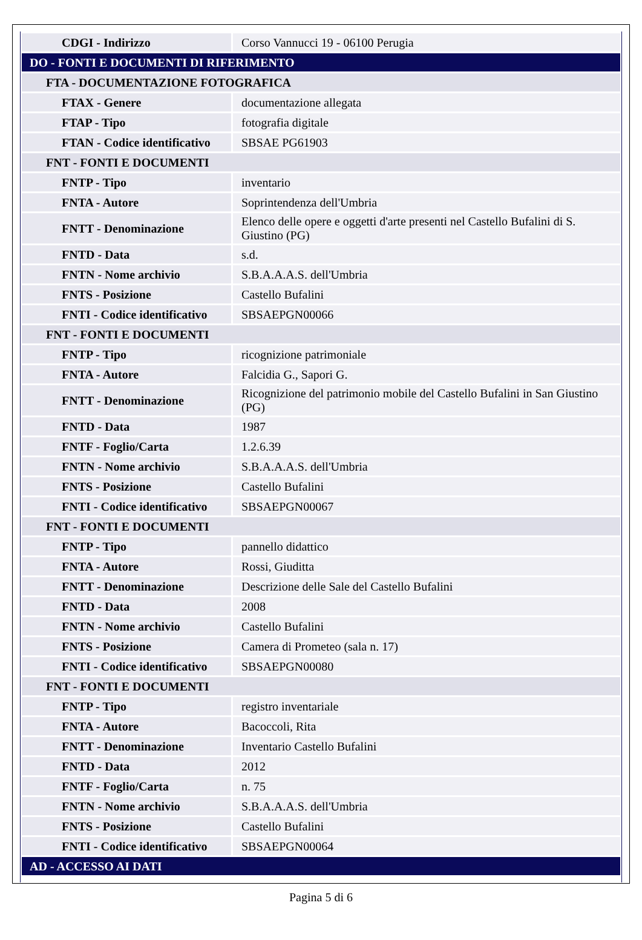| CDGI - Indirizzo | Corso Vannucci 19 - 06100 Perugia |
| DO - FONTI E DOCUMENTI DI RIFERIMENTO | |
| FTA - DOCUMENTAZIONE FOTOGRAFICA | |
| FTAX - Genere | documentazione allegata |
| FTAP - Tipo | fotografia digitale |
| FTAN - Codice identificativo | SBSAE PG61903 |
| FNT - FONTI E DOCUMENTI | |
| FNTP - Tipo | inventario |
| FNTA - Autore | Soprintendenza dell'Umbria |
| FNTT - Denominazione | Elenco delle opere e oggetti d'arte presenti nel Castello Bufalini di S. Giustino (PG) |
| FNTD - Data | s.d. |
| FNTN - Nome archivio | S.B.A.A.A.S. dell'Umbria |
| FNTS - Posizione | Castello Bufalini |
| FNTI - Codice identificativo | SBSAEPGN00066 |
| FNT - FONTI E DOCUMENTI | |
| FNTP - Tipo | ricognizione patrimoniale |
| FNTA - Autore | Falcidia G., Sapori G. |
| FNTT - Denominazione | Ricognizione del patrimonio mobile del Castello Bufalini in San Giustino (PG) |
| FNTD - Data | 1987 |
| FNTF - Foglio/Carta | 1.2.6.39 |
| FNTN - Nome archivio | S.B.A.A.A.S. dell'Umbria |
| FNTS - Posizione | Castello Bufalini |
| FNTI - Codice identificativo | SBSAEPGN00067 |
| FNT - FONTI E DOCUMENTI | |
| FNTP - Tipo | pannello didattico |
| FNTA - Autore | Rossi, Giuditta |
| FNTT - Denominazione | Descrizione delle Sale del Castello Bufalini |
| FNTD - Data | 2008 |
| FNTN - Nome archivio | Castello Bufalini |
| FNTS - Posizione | Camera di Prometeo (sala n. 17) |
| FNTI - Codice identificativo | SBSAEPGN00080 |
| FNT - FONTI E DOCUMENTI | |
| FNTP - Tipo | registro inventariale |
| FNTA - Autore | Bacoccoli, Rita |
| FNTT - Denominazione | Inventario Castello Bufalini |
| FNTD - Data | 2012 |
| FNTF - Foglio/Carta | n. 75 |
| FNTN - Nome archivio | S.B.A.A.A.S. dell'Umbria |
| FNTS - Posizione | Castello Bufalini |
| FNTI - Codice identificativo | SBSAEPGN00064 |
| AD - ACCESSO AI DATI | |
Pagina 5 di 6